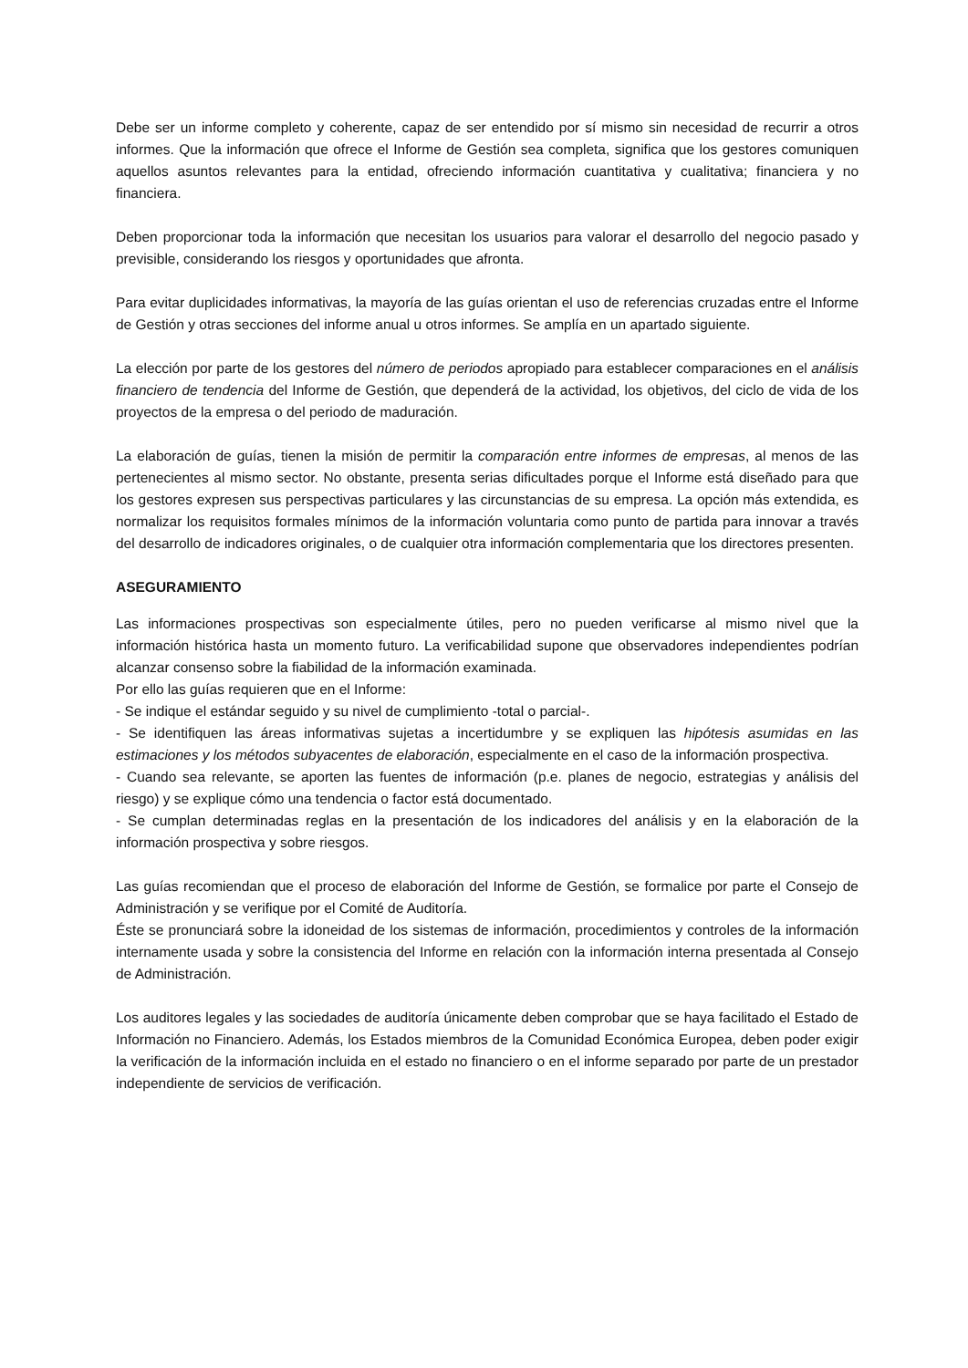Debe ser un informe completo y coherente, capaz de ser entendido por sí mismo sin necesidad de recurrir a otros informes. Que la información que ofrece el Informe de Gestión sea completa, significa que los gestores comuniquen aquellos asuntos relevantes para la entidad, ofreciendo información cuantitativa y cualitativa; financiera y no financiera.
Deben proporcionar toda la información que necesitan los usuarios para valorar el desarrollo del negocio pasado y previsible, considerando los riesgos y oportunidades que afronta.
Para evitar duplicidades informativas, la mayoría de las guías orientan el uso de referencias cruzadas entre el Informe de Gestión y otras secciones del informe anual u otros informes. Se amplía en un apartado siguiente.
La elección por parte de los gestores del número de periodos apropiado para establecer comparaciones en el análisis financiero de tendencia del Informe de Gestión, que dependerá de la actividad, los objetivos, del ciclo de vida de los proyectos de la empresa o del periodo de maduración.
La elaboración de guías, tienen la misión de permitir la comparación entre informes de empresas, al menos de las pertenecientes al mismo sector. No obstante, presenta serias dificultades porque el Informe está diseñado para que los gestores expresen sus perspectivas particulares y las circunstancias de su empresa. La opción más extendida, es normalizar los requisitos formales mínimos de la información voluntaria como punto de partida para innovar a través del desarrollo de indicadores originales, o de cualquier otra información complementaria que los directores presenten.
ASEGURAMIENTO
Las informaciones prospectivas son especialmente útiles, pero no pueden verificarse al mismo nivel que la información histórica hasta un momento futuro. La verificabilidad supone que observadores independientes podrían alcanzar consenso sobre la fiabilidad de la información examinada.
Por ello las guías requieren que en el Informe:
- Se indique el estándar seguido y su nivel de cumplimiento -total o parcial-.
- Se identifiquen las áreas informativas sujetas a incertidumbre y se expliquen las hipótesis asumidas en las estimaciones y los métodos subyacentes de elaboración, especialmente en el caso de la información prospectiva.
- Cuando sea relevante, se aporten las fuentes de información (p.e. planes de negocio, estrategias y análisis del riesgo) y se explique cómo una tendencia o factor está documentado.
- Se cumplan determinadas reglas en la presentación de los indicadores del análisis y en la elaboración de la información prospectiva y sobre riesgos.
Las guías recomiendan que el proceso de elaboración del Informe de Gestión, se formalice por parte el Consejo de Administración y se verifique por el Comité de Auditoría.
Éste se pronunciará sobre la idoneidad de los sistemas de información, procedimientos y controles de la información internamente usada y sobre la consistencia del Informe en relación con la información interna presentada al Consejo de Administración.
Los auditores legales y las sociedades de auditoría únicamente deben comprobar que se haya facilitado el Estado de Información no Financiero. Además, los Estados miembros de la Comunidad Económica Europea, deben poder exigir la verificación de la información incluida en el estado no financiero o en el informe separado por parte de un prestador independiente de servicios de verificación.